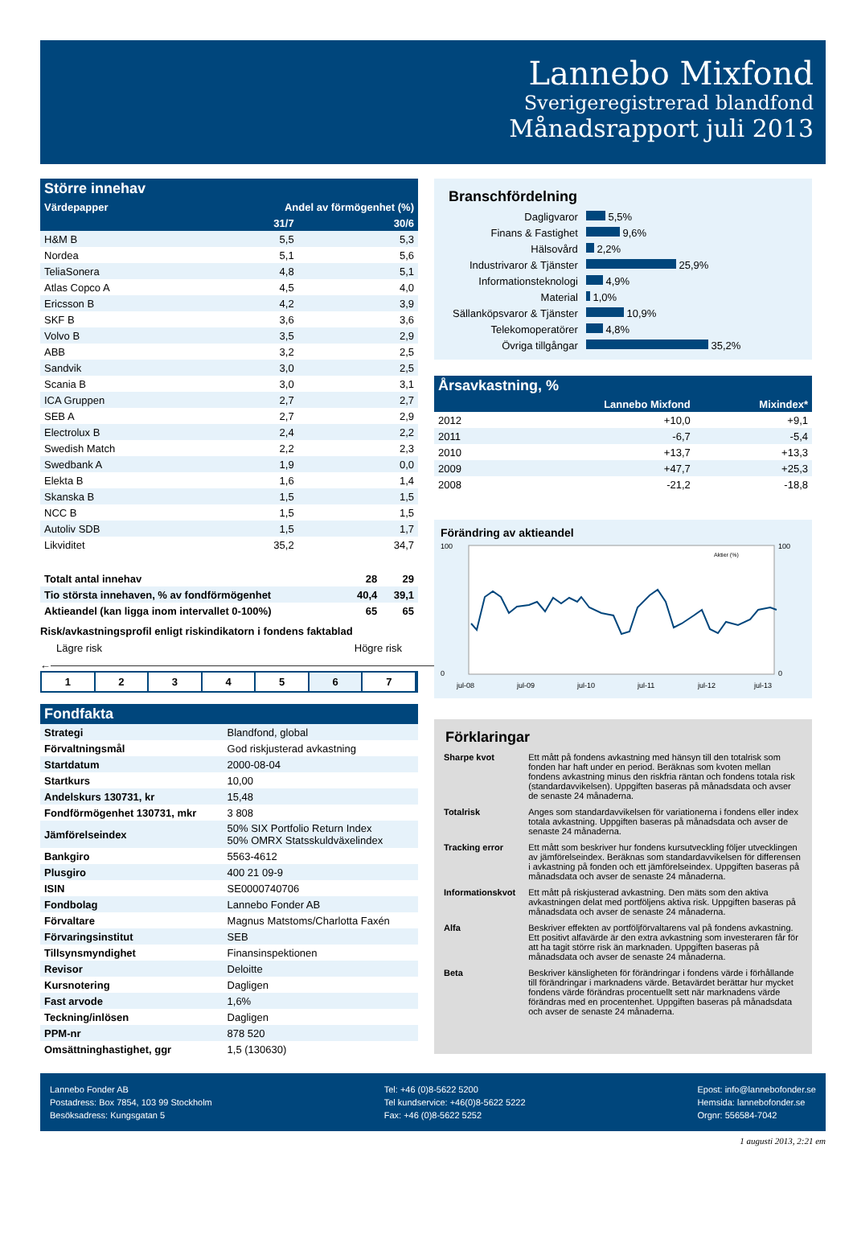Lannebo Mixfond
Sverigeregistrerad blandfond
Månadsrapport juli 2013
| Större innehav | | |
| --- | --- | --- |
| Värdepapper | Andel av förmögenhet (%) | |
| | 31/7 | 30/6 |
| H&M B | 5,5 | 5,3 |
| Nordea | 5,1 | 5,6 |
| TeliaSonera | 4,8 | 5,1 |
| Atlas Copco A | 4,5 | 4,0 |
| Ericsson B | 4,2 | 3,9 |
| SKF B | 3,6 | 3,6 |
| Volvo B | 3,5 | 2,9 |
| ABB | 3,2 | 2,5 |
| Sandvik | 3,0 | 2,5 |
| Scania B | 3,0 | 3,1 |
| ICA Gruppen | 2,7 | 2,7 |
| SEB A | 2,7 | 2,9 |
| Electrolux B | 2,4 | 2,2 |
| Swedish Match | 2,2 | 2,3 |
| Swedbank A | 1,9 | 0,0 |
| Elekta B | 1,6 | 1,4 |
| Skanska B | 1,5 | 1,5 |
| NCC B | 1,5 | 1,5 |
| Autoliv SDB | 1,5 | 1,7 |
| Likviditet | 35,2 | 34,7 |
| Totalt antal innehav | 28 | 29 |
| Tio största innehaven, % av fondförmögenhet | 40,4 | 39,1 |
| Aktieandel (kan ligga inom intervallet 0-100%) | 65 | 65 |
Risk/avkastningsprofil enligt riskindikatorn i fondens faktablad
Lägre risk Högre risk
←――――――――――――――――――――――――――――――――――――――――――→
1 2 3 4 5 6 7
| Fondfakta | |
| --- | --- |
| Strategi | Blandfond, global |
| Förvaltningsmål | God riskjusterad avkastning |
| Startdatum | 2000-08-04 |
| Startkurs | 10,00 |
| Andelskurs 130731, kr | 15,48 |
| Fondförmögenhet 130731, mkr | 3 808 |
| Jämförelseindex | 50% SIX Portfolio Return Index 50% OMRX Statsskuldväxelindex |
| Bankgiro | 5563-4612 |
| Plusgiro | 400 21 09-9 |
| ISIN | SE0000740706 |
| Fondbolag | Lannebo Fonder AB |
| Förvaltare | Magnus Matstoms/Charlotta Faxén |
| Förvaringsinstitut | SEB |
| Tillsynsmyndighet | Finansinspektionen |
| Revisor | Deloitte |
| Kursnotering | Dagligen |
| Fast arvode | 1,6% |
| Teckning/inlösen | Dagligen |
| PPM-nr | 878 520 |
| Omsättninghastighet, ggr | 1,5 (130630) |
Branschfördelning
| Dagligvaror | 5,5% |
| Finans & Fastighet | 9,6% |
| Hälsovård | 2,2% |
| Industrivaror & Tjänster | 25,9% |
| Informationsteknologi | 4,9% |
| Material | 1,0% |
| Sällanköpsvaror & Tjänster | 10,9% |
| Telekomoperatörer | 4,8% |
| Övriga tillgångar | 35,2% |
| Årsavkastning, % | | |
| --- | --- | --- |
| | Lannebo Mixfond | Mixindex* |
| 2012 | +10,0 | +9,1 |
| 2011 | -6,7 | -5,4 |
| 2010 | +13,7 | +13,3 |
| 2009 | +47,7 | +25,3 |
| 2008 | -21,2 | -18,8 |
Förändring av aktieandel
100
0
100
0
Aktier (%)
jul-08
jul-09
jul-10
jul-11
jul-12
jul-13
Förklaringar
| Sharpe kvot | Ett mått på fondens avkastning med hänsyn till den totalrisk som fonden har haft under en period. Beräknas som kvoten mellan fondens avkastning minus den riskfria räntan och fondens totala risk (standardavvikelsen). Uppgiften baseras på månadsdata och avser de senaste 24 månaderna. |
| Totalrisk | Anges som standardavvikelsen för variationerna i fondens eller index totala avkastning. Uppgiften baseras på månadsdata och avser de senaste 24 månaderna. |
| Tracking error | Ett mått som beskriver hur fondens kursutveckling följer utvecklingen av jämförelseindex. Beräknas som standardavvikelsen för differensen i avkastning på fonden och ett jämförelseindex. Uppgiften baseras på månadsdata och avser de senaste 24 månaderna. |
| Informationskvot | Ett mått på riskjusterad avkastning. Den mäts som den aktiva avkastningen delat med portföljens aktiva risk. Uppgiften baseras på månadsdata och avser de senaste 24 månaderna. |
| Alfa | Beskriver effekten av portföljförvaltarens val på fondens avkastning. Ett positivt alfavärde är den extra avkastning som investeraren får för att ha tagit större risk än marknaden. Uppgiften baseras på månadsdata och avser de senaste 24 månaderna. |
| Beta | Beskriver känsligheten för förändringar i fondens värde i förhållande till förändringar i marknadens värde. Betavärdet berättar hur mycket fondens värde förändras procentuellt sett när marknadens värde förändras med en procentenhet. Uppgiften baseras på månadsdata och avser de senaste 24 månaderna. |
Lannebo Fonder AB
Postadress: Box 7854, 103 99 Stockholm
Besöksadress: Kungsgatan 5
Tel: +46 (0)8-5622 5200
Tel kundservice: +46(0)8-5622 5222
Fax: +46 (0)8-5622 5252
Epost: info@lannebofonder.se
Hemsida: lannebofonder.se
Orgnr: 556584-7042
1 augusti 2013, 2:21 em